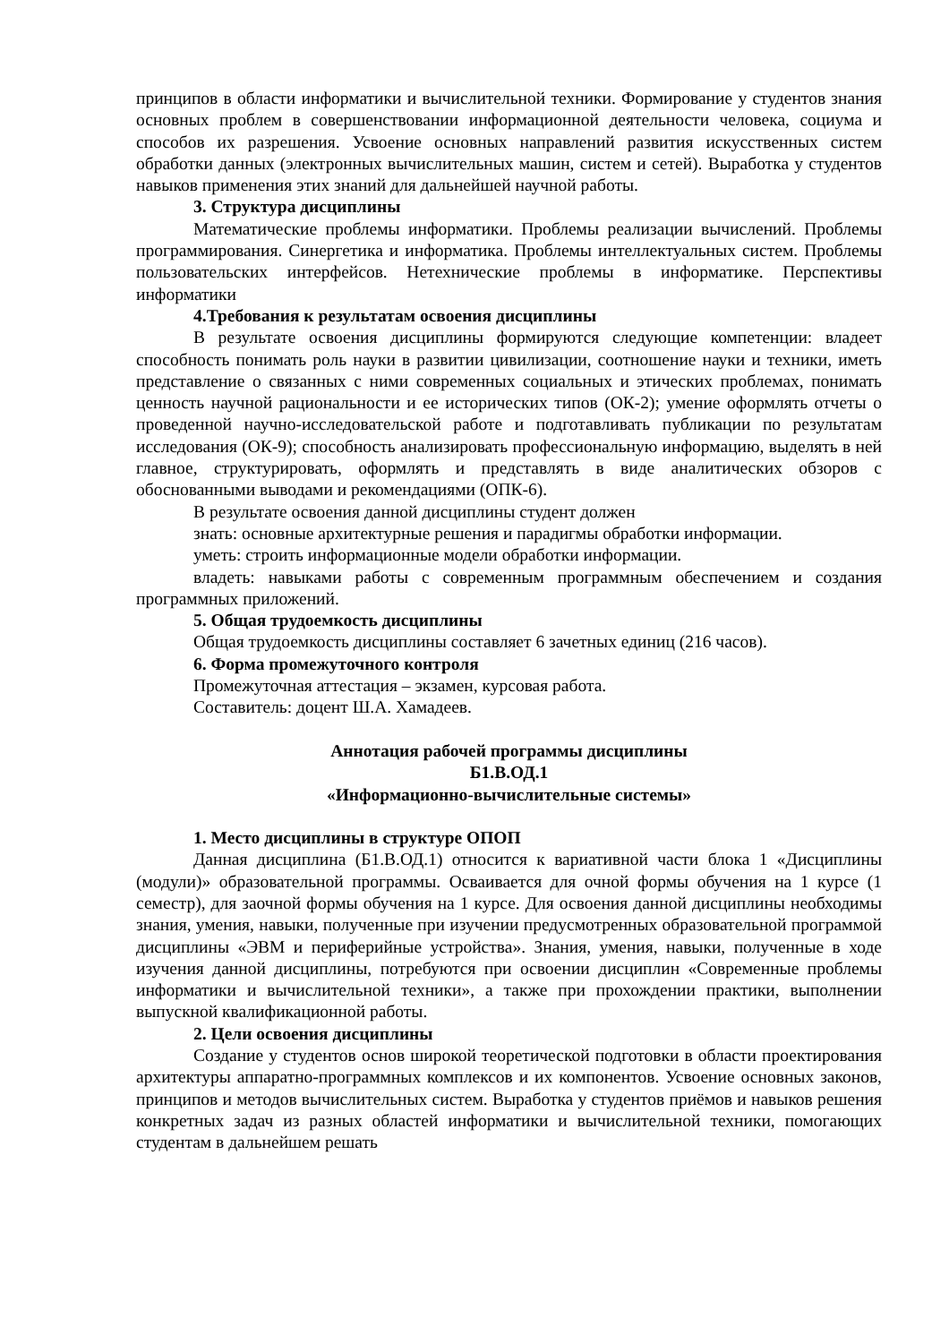принципов в области информатики и вычислительной техники. Формирование у студентов знания основных проблем в совершенствовании информационной деятельности человека, социума и способов их разрешения. Усвоение основных направлений развития искусственных систем обработки данных (электронных вычислительных машин, систем и сетей). Выработка у студентов навыков применения этих знаний для дальнейшей научной работы.
3. Структура дисциплины
Математические проблемы информатики. Проблемы реализации вычислений. Проблемы программирования. Синергетика и информатика. Проблемы интеллектуальных систем. Проблемы пользовательских интерфейсов. Нетехнические проблемы в информатике. Перспективы информатики
4.Требования к результатам освоения дисциплины
В результате освоения дисциплины формируются следующие компетенции: владеет способность понимать роль науки в развитии цивилизации, соотношение науки и техники, иметь представление о связанных с ними современных социальных и этических проблемах, понимать ценность научной рациональности и ее исторических типов (ОК-2); умение оформлять отчеты о проведенной научно-исследовательской работе и подготавливать публикации по результатам исследования (ОК-9); способность анализировать профессиональную информацию, выделять в ней главное, структурировать, оформлять и представлять в виде аналитических обзоров с обоснованными выводами и рекомендациями (ОПК-6).
В результате освоения данной дисциплины студент должен
знать: основные архитектурные решения и парадигмы обработки информации.
уметь: строить информационные модели обработки информации.
владеть: навыками работы с современным программным обеспечением и создания программных приложений.
5. Общая трудоемкость дисциплины
Общая трудоемкость дисциплины составляет 6 зачетных единиц (216 часов).
6. Форма промежуточного контроля
Промежуточная аттестация – экзамен, курсовая работа.
Составитель: доцент Ш.А. Хамадеев.
Аннотация рабочей программы дисциплины
Б1.В.ОД.1
«Информационно-вычислительные системы»
1. Место дисциплины в структуре ОПОП
Данная дисциплина (Б1.В.ОД.1) относится к вариативной части блока 1 «Дисциплины (модули)» образовательной программы. Осваивается для очной формы обучения на 1 курсе (1 семестр), для заочной формы обучения на 1 курсе. Для освоения данной дисциплины необходимы знания, умения, навыки, полученные при изучении предусмотренных образовательной программой дисциплины «ЭВМ и периферийные устройства». Знания, умения, навыки, полученные в ходе изучения данной дисциплины, потребуются при освоении дисциплин «Современные проблемы информатики и вычислительной техники», а также при прохождении практики, выполнении выпускной квалификационной работы.
2. Цели освоения дисциплины
Создание у студентов основ широкой теоретической подготовки в области проектирования архитектуры аппаратно-программных комплексов и их компонентов. Усвоение основных законов, принципов и методов вычислительных систем. Выработка у студентов приёмов и навыков решения конкретных задач из разных областей информатики и вычислительной техники, помогающих студентам в дальнейшем решать